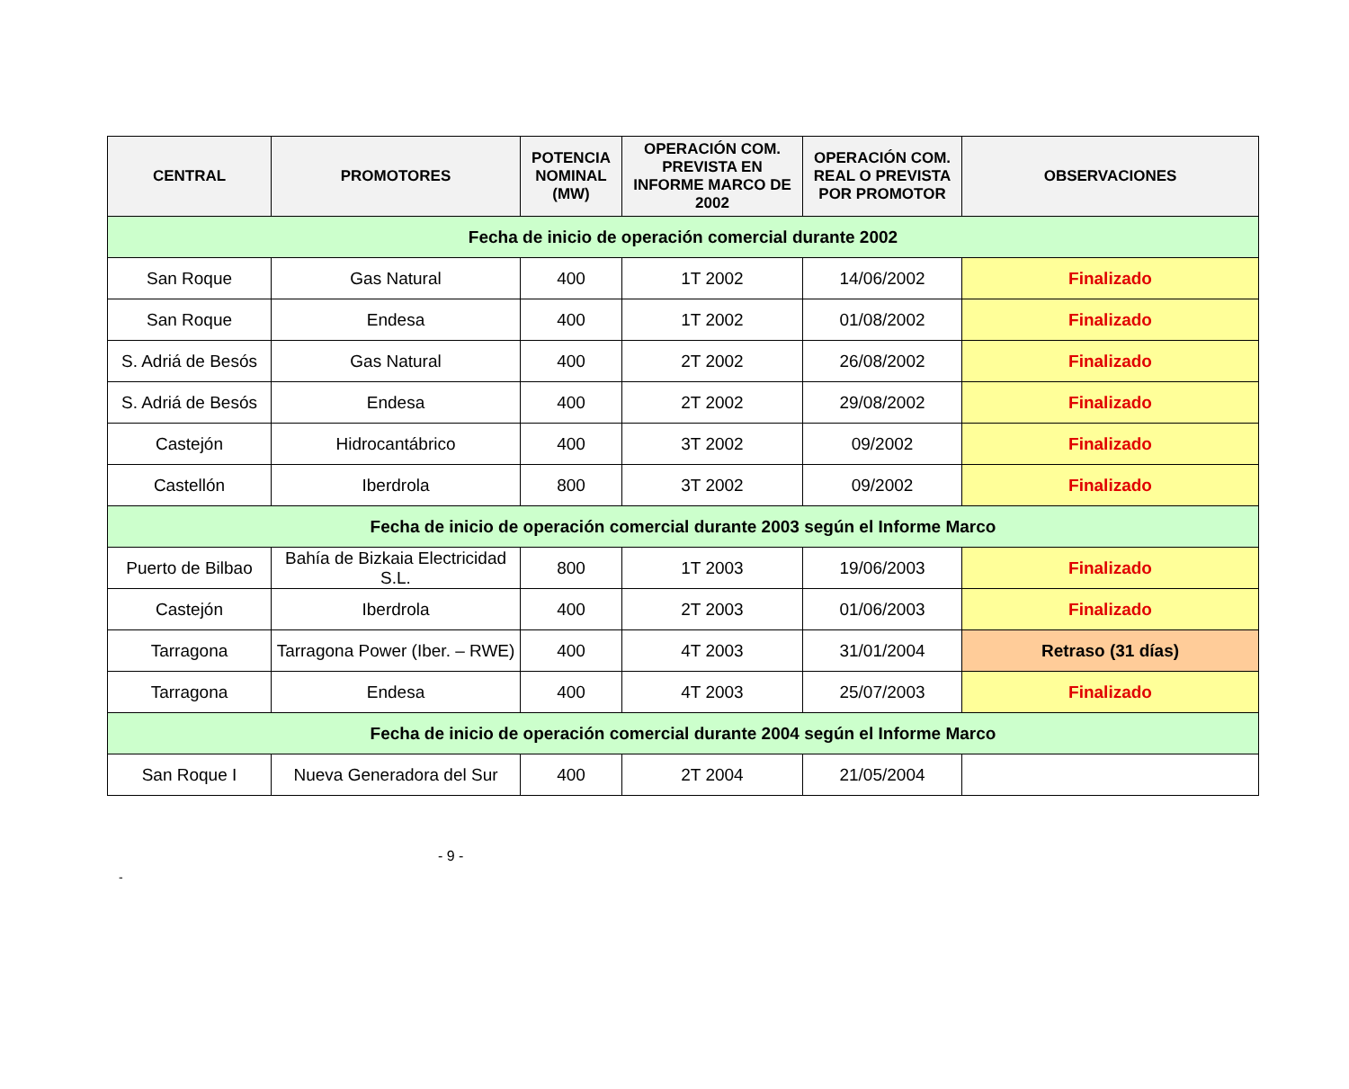| CENTRAL | PROMOTORES | POTENCIA NOMINAL (MW) | OPERACIÓN COM. PREVISTA EN INFORME MARCO DE 2002 | OPERACIÓN COM. REAL O PREVISTA POR PROMOTOR | OBSERVACIONES |
| --- | --- | --- | --- | --- | --- |
| Fecha de inicio de operación comercial durante 2002 | | | | | |
| San Roque | Gas Natural | 400 | 1T 2002 | 14/06/2002 | Finalizado |
| San Roque | Endesa | 400 | 1T 2002 | 01/08/2002 | Finalizado |
| S. Adriá de Besós | Gas Natural | 400 | 2T 2002 | 26/08/2002 | Finalizado |
| S. Adriá de Besós | Endesa | 400 | 2T 2002 | 29/08/2002 | Finalizado |
| Castejón | Hidrocantábrico | 400 | 3T 2002 | 09/2002 | Finalizado |
| Castellón | Iberdrola | 800 | 3T 2002 | 09/2002 | Finalizado |
| Fecha de inicio de operación comercial durante 2003 según el Informe Marco | | | | | |
| Puerto de Bilbao | Bahía de Bizkaia Electricidad S.L. | 800 | 1T 2003 | 19/06/2003 | Finalizado |
| Castejón | Iberdrola | 400 | 2T 2003 | 01/06/2003 | Finalizado |
| Tarragona | Tarragona Power (Iber. – RWE) | 400 | 4T 2003 | 31/01/2004 | Retraso (31 días) |
| Tarragona | Endesa | 400 | 4T 2003 | 25/07/2003 | Finalizado |
| Fecha de inicio de operación comercial durante 2004 según el Informe Marco | | | | | |
| San Roque I | Nueva Generadora del Sur | 400 | 2T 2004 | 21/05/2004 | |
- 9 -
-